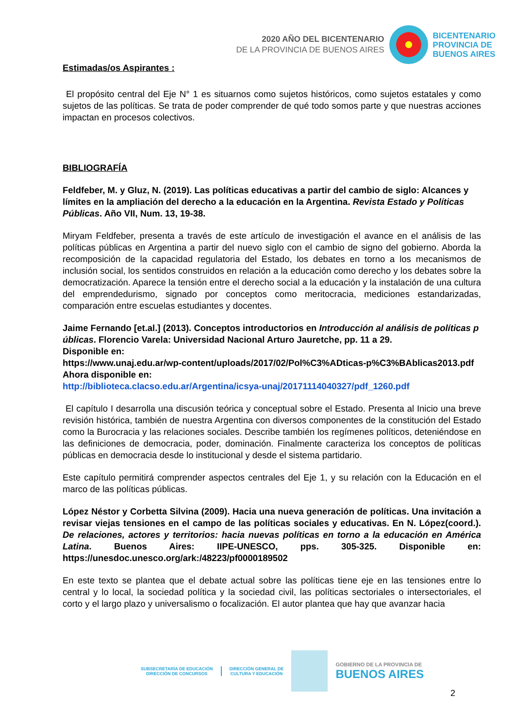2020 AÑO DEL BICENTENARIO
DE LA PROVINCIA DE BUENOS AIRES
BICENTENARIO
PROVINCIA DE
BUENOS AIRES
Estimadas/os Aspirantes :
El propósito central del Eje N° 1 es situarnos como sujetos históricos, como sujetos estatales y como sujetos de las políticas. Se trata de poder comprender de qué todo somos parte y que nuestras acciones impactan en procesos colectivos.
BIBLIOGRAFÍA
Feldfeber, M. y Gluz, N. (2019). Las políticas educativas a partir del cambio de siglo: Alcances y límites en la ampliación del derecho a la educación en la Argentina. Revista Estado y Políticas Públicas. Año VII, Num. 13, 19-38.
Miryam Feldfeber, presenta a través de este artículo de investigación el avance en el análisis de las políticas públicas en Argentina a partir del nuevo siglo con el cambio de signo del gobierno. Aborda la recomposición de la capacidad regulatoria del Estado, los debates en torno a los mecanismos de inclusión social, los sentidos construidos en relación a la educación como derecho y los debates sobre la democratización. Aparece la tensión entre el derecho social a la educación y la instalación de una cultura del emprendedurismo, signado por conceptos como meritocracia, mediciones estandarizadas, comparación entre escuelas estudiantes y docentes.
Jaime Fernando [et.al.] (2013). Conceptos introductorios en Introducción al análisis de políticas públicas. Florencio Varela: Universidad Nacional Arturo Jauretche, pp. 11 a 29.
Disponible en:
https://www.unaj.edu.ar/wp-content/uploads/2017/02/Pol%C3%ADticas-p%C3%BAblicas2013.pdf
Ahora disponible en:
http://biblioteca.clacso.edu.ar/Argentina/icsya-unaj/20171114040327/pdf_1260.pdf
El capítulo I desarrolla una discusión teórica y conceptual sobre el Estado. Presenta al Inicio una breve revisión histórica, también de nuestra Argentina con diversos componentes de la constitución del Estado como la Burocracia y las relaciones sociales. Describe también los regímenes políticos, deteniéndose en las definiciones de democracia, poder, dominación. Finalmente caracteriza los conceptos de políticas públicas en democracia desde lo institucional y desde el sistema partidario.
Este capítulo permitirá comprender aspectos centrales del Eje 1, y su relación con la Educación en el marco de las políticas públicas.
López Néstor y Corbetta Silvina (2009). Hacia una nueva generación de políticas. Una invitación a revisar viejas tensiones en el campo de las políticas sociales y educativas. En N. López(coord.). De relaciones, actores y territorios: hacia nuevas políticas en torno a la educación en América Latina. Buenos Aires: IIPE-UNESCO, pps. 305-325. Disponible en: https://unesdoc.unesco.org/ark:/48223/pf0000189502
En este texto se plantea que el debate actual sobre las políticas tiene eje en las tensiones entre lo central y lo local, la sociedad política y la sociedad civil, las políticas sectoriales o intersectoriales, el corto y el largo plazo y universalismo o focalización. El autor plantea que hay que avanzar hacia
SUBSECRETARÍA DE EDUCACIÓN
DIRECCIÓN DE CONCURSOS
DIRECCIÓN GENERAL DE
CULTURA Y EDUCACIÓN
GOBIERNO DE LA PROVINCIA DE
BUENOS AIRES
2